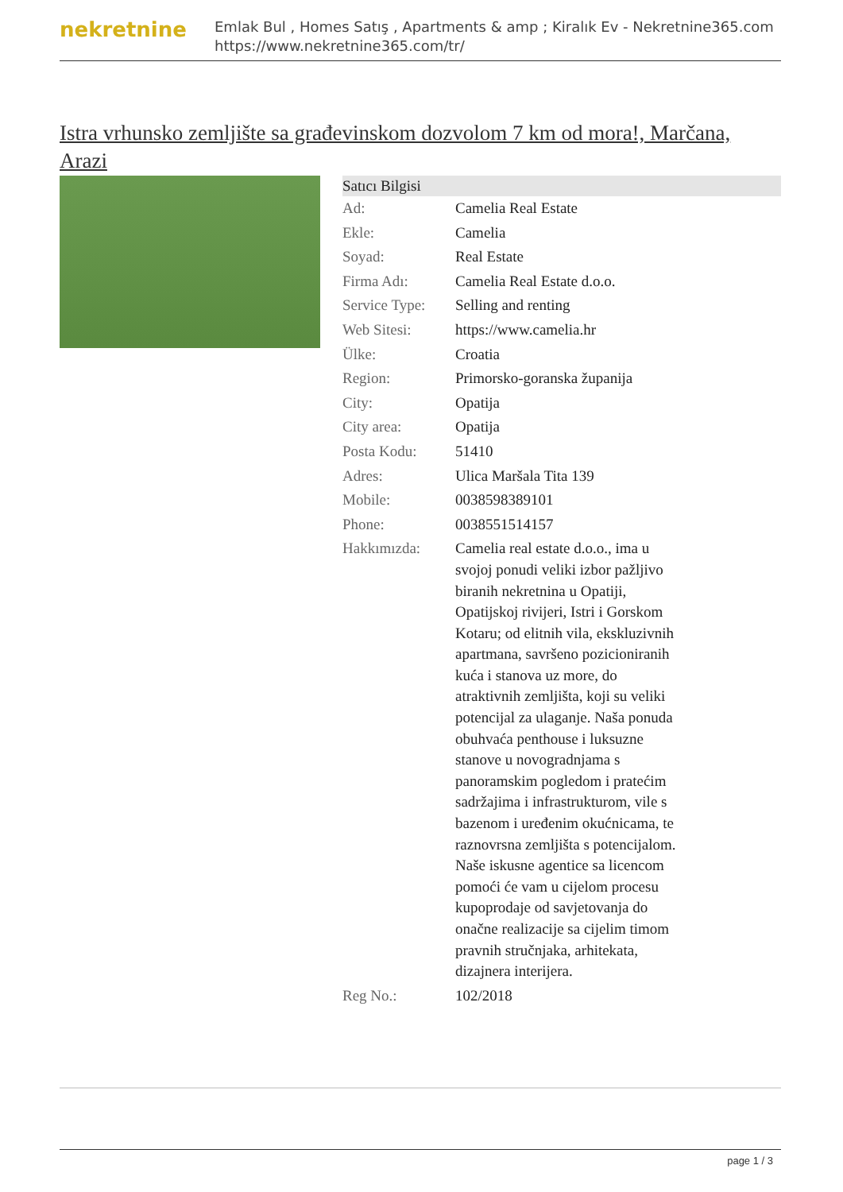nekretnine
Emlak Bul , Homes Satış , Apartments & amp ; Kiralık Ev - Nekretnine365.com
https://www.nekretnine365.com/tr/
Istra vrhunsko zemljište sa građevinskom dozvolom 7 km od mora!, Marčana, Arazi
| Satıcı Bilgisi | |
| --- | --- |
| Ad: | Camelia Real Estate |
| Ekle: | Camelia |
| Soyad: | Real Estate |
| Firma Adı: | Camelia Real Estate d.o.o. |
| Service Type: | Selling and renting |
| Web Sitesi: | https://www.camelia.hr |
| Ülke: | Croatia |
| Region: | Primorsko-goranska županija |
| City: | Opatija |
| City area: | Opatija |
| Posta Kodu: | 51410 |
| Adres: | Ulica Maršala Tita 139 |
| Mobile: | 0038598389101 |
| Phone: | 0038551514157 |
| Hakkımızda: | Camelia real estate d.o.o., ima u svojoj ponudi veliki izbor pažljivo biranih nekretnina u Opatiji, Opatijskoj rivijeri, Istri i Gorskom Kotaru; od elitnih vila, ekskluzivnih apartmana, savršeno pozicioniranih kuća i stanova uz more, do atraktivnih zemljišta, koji su veliki potencijal za ulaganje. Naša ponuda obuhvaća penthouse i luksuzne stanove u novogradnjama s panoramskim pogledom i pratećim sadržajima i infrastrukturom, vile s bazenom i uređenim okućnicama, te raznovrsna zemljišta s potencijalom. Naše iskusne agentice sa licencom pomoći će vam u cijelom procesu kupoprodaje od savjetovanja do onačne realizacije sa cijelim timom pravnih stručnjaka, arhitekata, dizajnera interijera. |
| Reg No.: | 102/2018 |
page 1 / 3